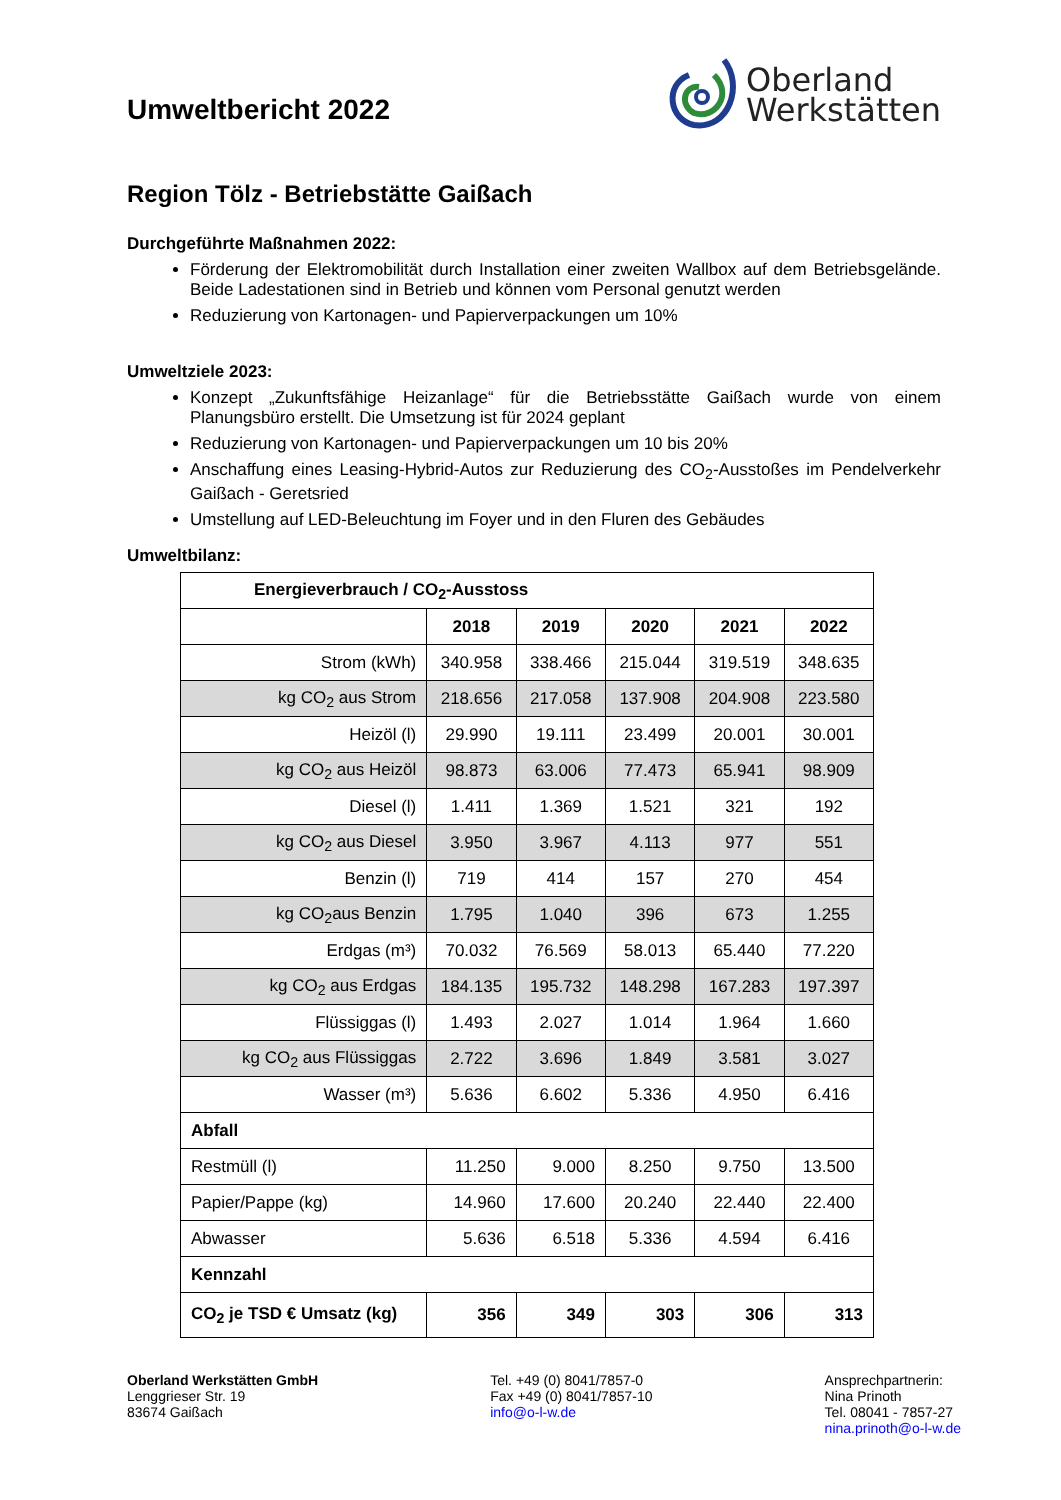Umweltbericht 2022
Oberland
Werkstätten
Region Tölz - Betriebstätte Gaißach
Durchgeführte Maßnahmen 2022:
Förderung der Elektromobilität durch Installation einer zweiten Wallbox auf dem Betriebsgelände. Beide Ladestationen sind in Betrieb und können vom Personal genutzt werden
Reduzierung von Kartonagen- und Papierverpackungen um 10%
Umweltziele 2023:
Konzept „Zukunftsfähige Heizanlage“ für die Betriebsstätte Gaißach wurde von einem Planungsbüro erstellt. Die Umsetzung ist für 2024 geplant
Reduzierung von Kartonagen- und Papierverpackungen um 10 bis 20%
Anschaffung eines Leasing-Hybrid-Autos zur Reduzierung des CO<sub>2</sub>-Ausstoßes im Pendelverkehr Gaißach - Geretsried
Umstellung auf LED-Beleuchtung im Foyer und in den Fluren des Gebäudes
Umweltbilanz:
| Energieverbrauch / CO<sub>2</sub>-Ausstoss | | | | | |
| --- | --- | --- | --- | --- | --- |
| | 2018 | 2019 | 2020 | 2021 | 2022 |
| Strom (kWh) | 340.958 | 338.466 | 215.044 | 319.519 | 348.635 |
| kg CO<sub>2</sub> aus Strom | 218.656 | 217.058 | 137.908 | 204.908 | 223.580 |
| Heizöl (l) | 29.990 | 19.111 | 23.499 | 20.001 | 30.001 |
| kg CO<sub>2</sub> aus Heizöl | 98.873 | 63.006 | 77.473 | 65.941 | 98.909 |
| Diesel (l) | 1.411 | 1.369 | 1.521 | 321 | 192 |
| kg CO<sub>2</sub> aus Diesel | 3.950 | 3.967 | 4.113 | 977 | 551 |
| Benzin (l) | 719 | 414 | 157 | 270 | 454 |
| kg CO<sub>2</sub>aus Benzin | 1.795 | 1.040 | 396 | 673 | 1.255 |
| Erdgas (m³) | 70.032 | 76.569 | 58.013 | 65.440 | 77.220 |
| kg CO<sub>2</sub> aus Erdgas | 184.135 | 195.732 | 148.298 | 167.283 | 197.397 |
| Flüssiggas (l) | 1.493 | 2.027 | 1.014 | 1.964 | 1.660 |
| kg CO<sub>2</sub> aus Flüssiggas | 2.722 | 3.696 | 1.849 | 3.581 | 3.027 |
| Wasser (m³) | 5.636 | 6.602 | 5.336 | 4.950 | 6.416 |
| Abfall | | | | | |
| Restmüll (l) | 11.250 | 9.000 | 8.250 | 9.750 | 13.500 |
| Papier/Pappe (kg) | 14.960 | 17.600 | 20.240 | 22.440 | 22.400 |
| Abwasser | 5.636 | 6.518 | 5.336 | 4.594 | 6.416 |
| Kennzahl | | | | | |
| CO<sub>2</sub> je TSD € Umsatz (kg) | 356 | 349 | 303 | 306 | 313 |
Oberland Werkstätten GmbH
Lenggrieser Str. 19
83674 Gaißach
Tel. +49 (0) 8041/7857-0
Fax +49 (0) 8041/7857-10
info@o-l-w.de
Ansprechpartnerin:
Nina Prinoth
Tel. 08041 - 7857-27
nina.prinoth@o-l-w.de